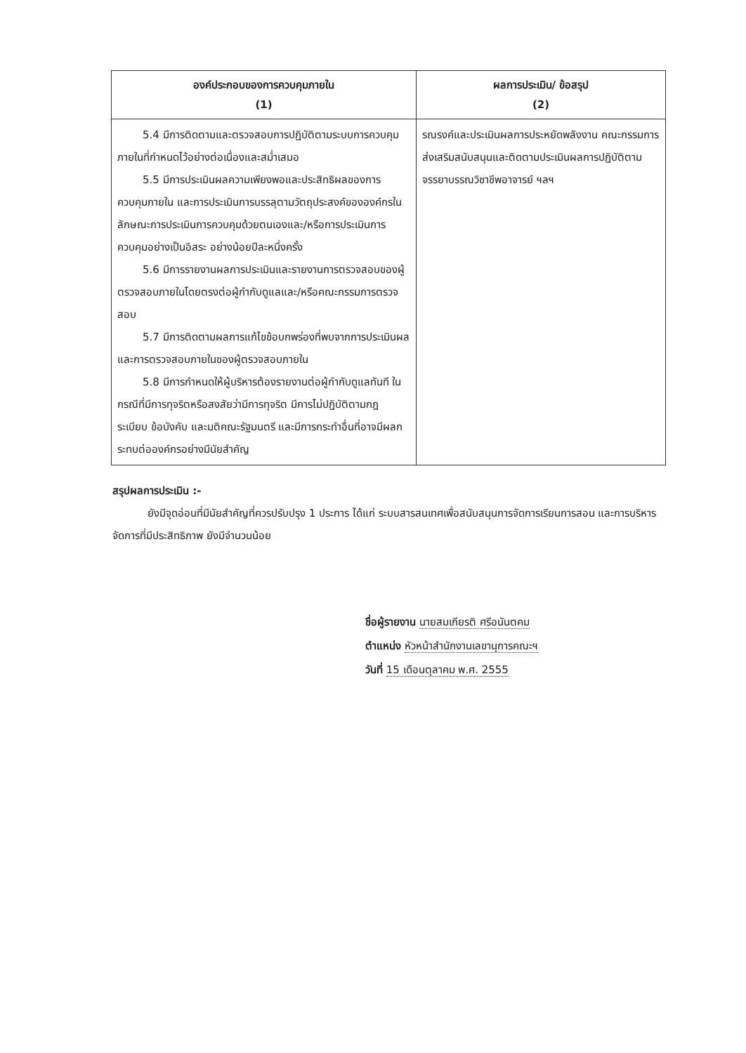| องค์ประกอบของการควบคุมภายใน (1) | ผลการประเมิน/ ข้อสรุป (2) |
| --- | --- |
| 5.4 มีการติดตามและตรวจสอบการปฏิบัติตามระบบการควบคุมภายในที่กำหนดไว้อย่างต่อเนื่องและสม่ำเสมอ 5.5 มีการประเมินผลความเพียงพอและประสิทธิผลของการควบคุมภายใน และการประเมินการบรรลุตามวัตถุประสงค์ขององค์กรในลักษณะการประเมินการควบคุมด้วยตนเองและ/หรือการประเมินการควบคุมอย่างเป็นอิสระ อย่างน้อยปีละหนึ่งครั้ง 5.6 มีการรายงานผลการประเมินและรายงานการตรวจสอบของผู้ตรวจสอบภายในโดยตรงต่อผู้กำกับดูแลและ/หรือคณะกรรมการตรวจสอบ 5.7 มีการติดตามผลการแก้ไขข้อบกพร่องที่พบจากการประเมินผลและการตรวจสอบภายในของผู้ตรวจสอบภายใน 5.8 มีการกำหนดให้ผู้บริหารต้องรายงานต่อผู้กำกับดูแลทันที ในกรณีที่มีการทุจริตหรือสงสัยว่ามีการทุจริต มีการไม่ปฏิบัติตามกฎ ระเบียบ ข้อบังคับ และมติคณะรัฐมนตรี และมีการกระทำอื่นที่อาจมีผลกระทบต่อองค์กรอย่างมีนัยสำคัญ | รณรงค์และประเมินผลการประหยัดพลังงาน คณะกรรมการส่งเสริมสนับสนุนและติดตามประเมินผลการปฏิบัติตามจรรยาบรรณวิชาชีพอาจารย์ ฯลฯ |
สรุปผลการประเมิน :-
ยังมีจุดอ่อนที่มีนัยสำคัญที่ควรปรับปรุง 1 ประการ ได้แก่ ระบบสารสนเทศเพื่อสนับสนุนการจัดการเรียนการสอน และการบริหารจัดการที่มีประสิทธิภาพ ยังมีจำนวนน้อย
ชื่อผู้รายงาน นายสมเกียรติ ศรีอนันตคม
ตำแหน่ง หัวหน้าสำนักงานเลขานุการคณะฯ
วันที่ 15 เดือนตุลาคม พ.ศ. 2555